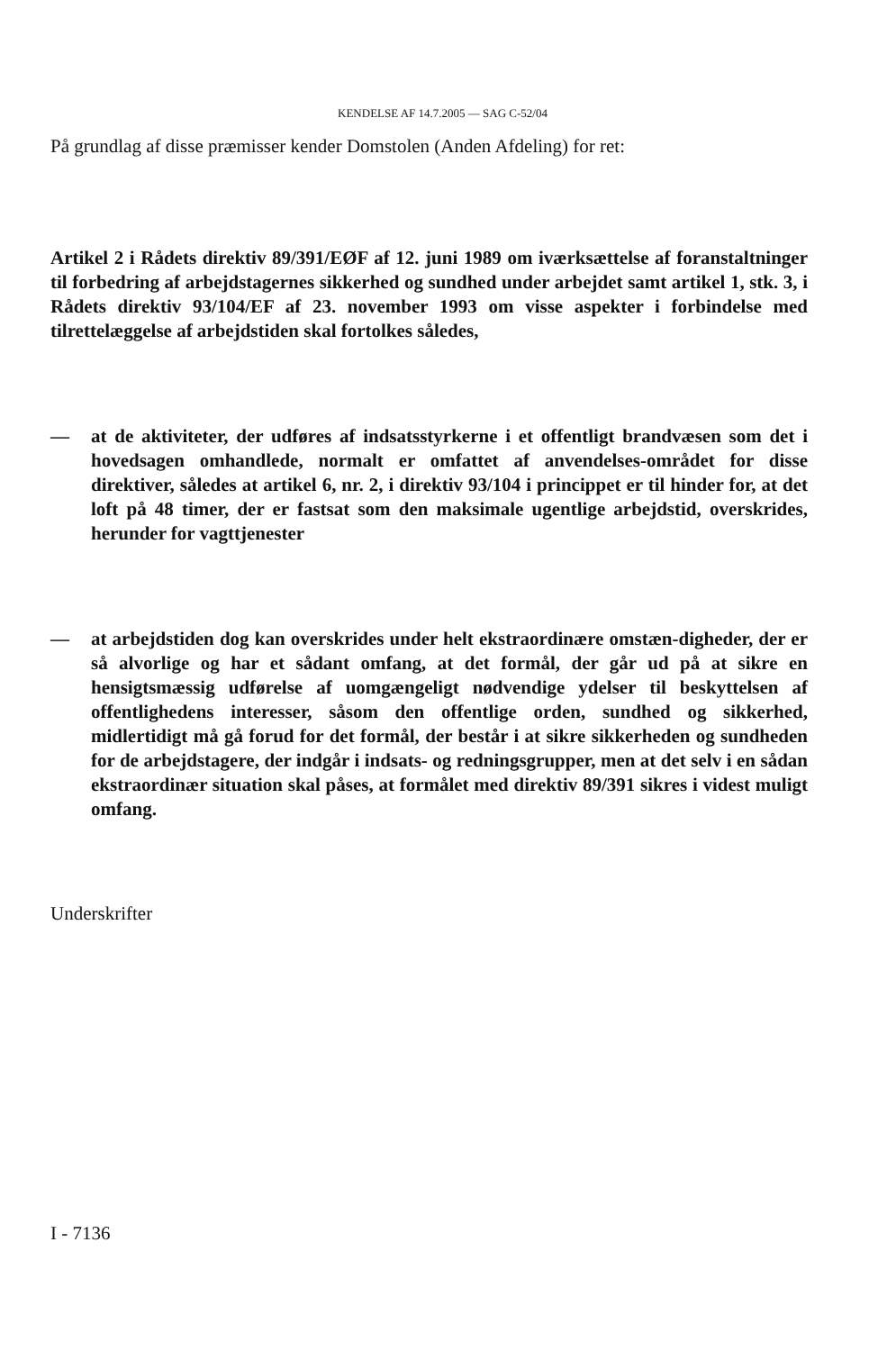KENDELSE AF 14.7.2005 — SAG C-52/04
På grundlag af disse præmisser kender Domstolen (Anden Afdeling) for ret:
Artikel 2 i Rådets direktiv 89/391/EØF af 12. juni 1989 om iværksættelse af foranstaltninger til forbedring af arbejdstagernes sikkerhed og sundhed under arbejdet samt artikel 1, stk. 3, i Rådets direktiv 93/104/EF af 23. november 1993 om visse aspekter i forbindelse med tilrettelæggelse af arbejdstiden skal fortolkes således,
— at de aktiviteter, der udføres af indsatsstyrkerne i et offentligt brandvæsen som det i hovedsagen omhandlede, normalt er omfattet af anvendelses-området for disse direktiver, således at artikel 6, nr. 2, i direktiv 93/104 i princippet er til hinder for, at det loft på 48 timer, der er fastsat som den maksimale ugentlige arbejdstid, overskrides, herunder for vagttjenester
— at arbejdstiden dog kan overskrides under helt ekstraordinære omstæn-digheder, der er så alvorlige og har et sådant omfang, at det formål, der går ud på at sikre en hensigtsmæssig udførelse af uomgængeligt nødvendige ydelser til beskyttelsen af offentlighedens interesser, såsom den offentlige orden, sundhed og sikkerhed, midlertidigt må gå forud for det formål, der består i at sikre sikkerheden og sundheden for de arbejdstagere, der indgår i indsats- og redningsgrupper, men at det selv i en sådan ekstraordinær situation skal påses, at formålet med direktiv 89/391 sikres i videst muligt omfang.
Underskrifter
I - 7136